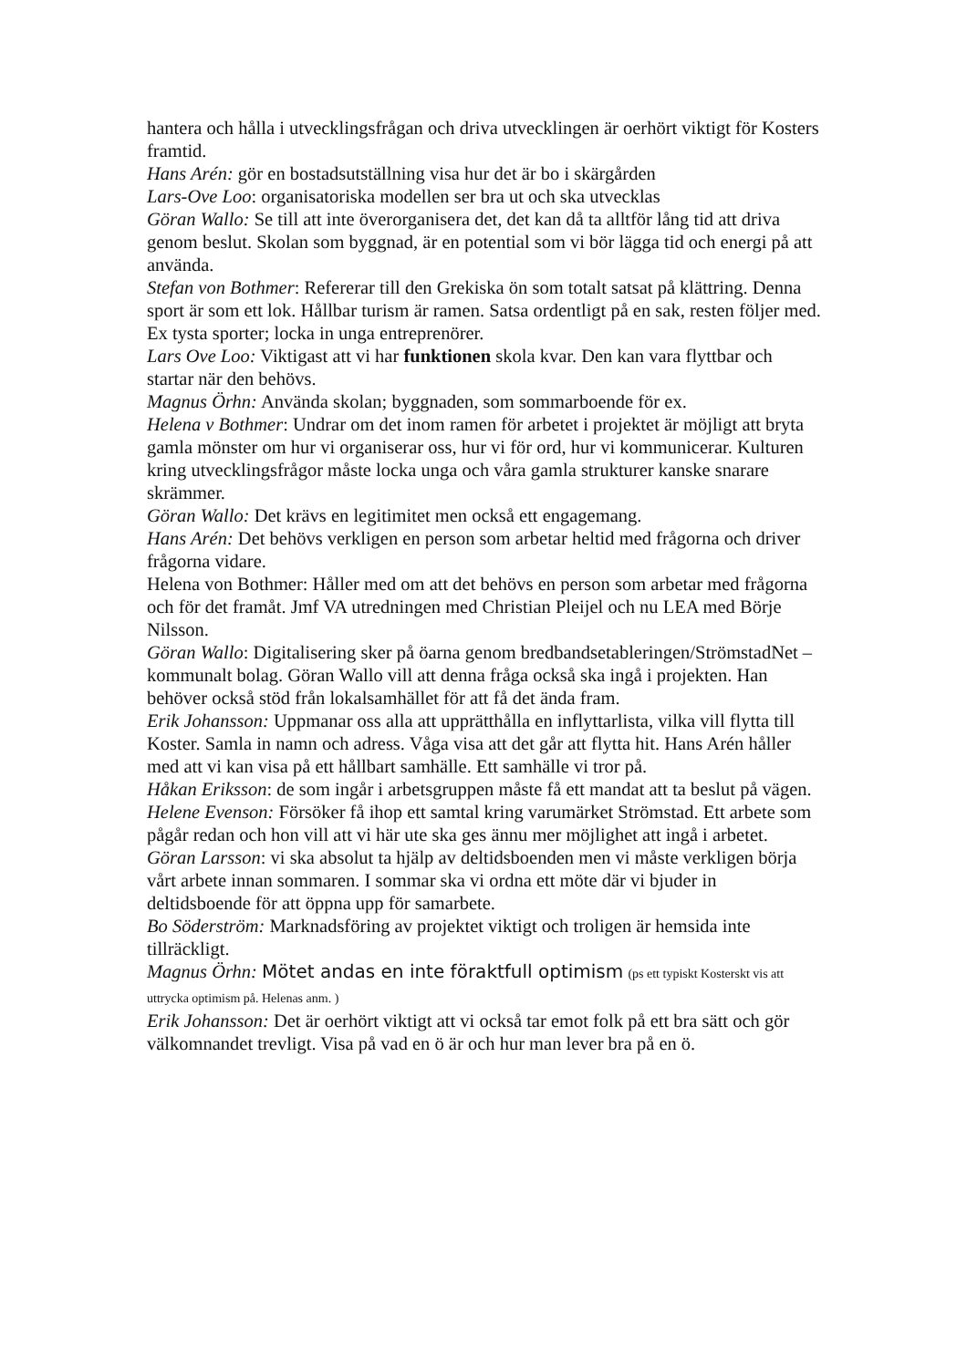hantera och hålla i utvecklingsfrågan och driva utvecklingen är oerhört viktigt för Kosters framtid.
Hans Arén: gör en bostadsutställning visa hur det är bo i skärgården
Lars-Ove Loo: organisatoriska modellen ser bra ut och ska utvecklas
Göran Wallo: Se till att inte överorganisera det, det kan då ta alltför lång tid att driva genom beslut. Skolan som byggnad, är en potential som vi bör lägga tid och energi på att använda.
Stefan von Bothmer: Refererar till den Grekiska ön som totalt satsat på klättring. Denna sport är som ett lok. Hållbar turism är ramen. Satsa ordentligt på en sak, resten följer med. Ex tysta sporter; locka in unga entreprenörer.
Lars Ove Loo: Viktigast att vi har funktionen skola kvar. Den kan vara flyttbar och startar när den behövs.
Magnus Örhn: Använda skolan; byggnaden, som sommarboende för ex.
Helena v Bothmer: Undrar om det inom ramen för arbetet i projektet är möjligt att bryta gamla mönster om hur vi organiserar oss, hur vi för ord, hur vi kommunicerar. Kulturen kring utvecklingsfrågor måste locka unga och våra gamla strukturer kanske snarare skrämmer.
Göran Wallo: Det krävs en legitimitet men också ett engagemang.
Hans Arén: Det behövs verkligen en person som arbetar heltid med frågorna och driver frågorna vidare.
Helena von Bothmer: Håller med om att det behövs en person som arbetar med frågorna och för det framåt. Jmf VA utredningen med Christian Pleijel och nu LEA med Börje Nilsson.
Göran Wallo: Digitalisering sker på öarna genom bredbandsetableringen/StrömstadNet – kommunalt bolag. Göran Wallo vill att denna fråga också ska ingå i projekten. Han behöver också stöd från lokalsamhället för att få det ända fram.
Erik Johansson: Uppmanar oss alla att upprätthålla en inflyttarlista, vilka vill flytta till Koster. Samla in namn och adress. Våga visa att det går att flytta hit. Hans Arén håller med att vi kan visa på ett hållbart samhälle. Ett samhälle vi tror på.
Håkan Eriksson: de som ingår i arbetsgruppen måste få ett mandat att ta beslut på vägen.
Helene Evenson: Försöker få ihop ett samtal kring varumärket Strömstad. Ett arbete som pågår redan och hon vill att vi här ute ska ges ännu mer möjlighet att ingå i arbetet.
Göran Larsson: vi ska absolut ta hjälp av deltidsboenden men vi måste verkligen börja vårt arbete innan sommaren. I sommar ska vi ordna ett möte där vi bjuder in deltidsboende för att öppna upp för samarbete.
Bo Söderström: Marknadsföring av projektet viktigt och troligen är hemsida inte tillräckligt.
Magnus Örhn: Mötet andas en inte föraktfull optimism (ps ett typiskt Kosterskt vis att uttrycka optimism på. Helenas anm. )
Erik Johansson: Det är oerhört viktigt att vi också tar emot folk på ett bra sätt och gör välkomnandet trevligt. Visa på vad en ö är och hur man lever bra på en ö.